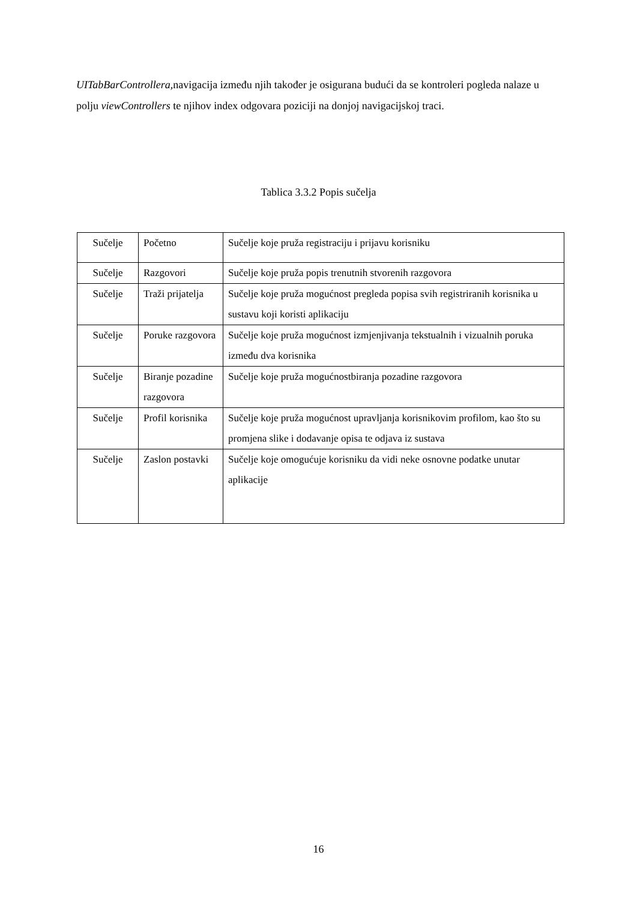UITabBarControllera, navigacija između njih također je osigurana budući da se kontroleri pogleda nalaze u polju viewControllers te njihov index odgovara poziciji na donjoj navigacijskoj traci.
Tablica 3.3.2 Popis sučelja
| Sučelje | Početno | Sučelje koje pruža registraciju i prijavu korisniku |
| Sučelje | Razgovori | Sučelje koje pruža popis trenutnih stvorenih razgovora |
| Sučelje | Traži prijatelja | Sučelje koje pruža mogućnost pregleda popisa svih registriranih korisnika u sustavu koji koristi aplikaciju |
| Sučelje | Poruke razgovora | Sučelje koje pruža mogućnost izmjenjivanja tekstualnih i vizualnih poruka između dva korisnika |
| Sučelje | Biranje pozadine razgovora | Sučelje koje pruža mogućnostbiranja pozadine razgovora |
| Sučelje | Profil korisnika | Sučelje koje pruža mogućnost upravljanja korisnikovim profilom, kao što su promjena slike i dodavanje opisa te odjava iz sustava |
| Sučelje | Zaslon postavki | Sučelje koje omogućuje korisniku da vidi neke osnovne podatke unutar aplikacije |
16